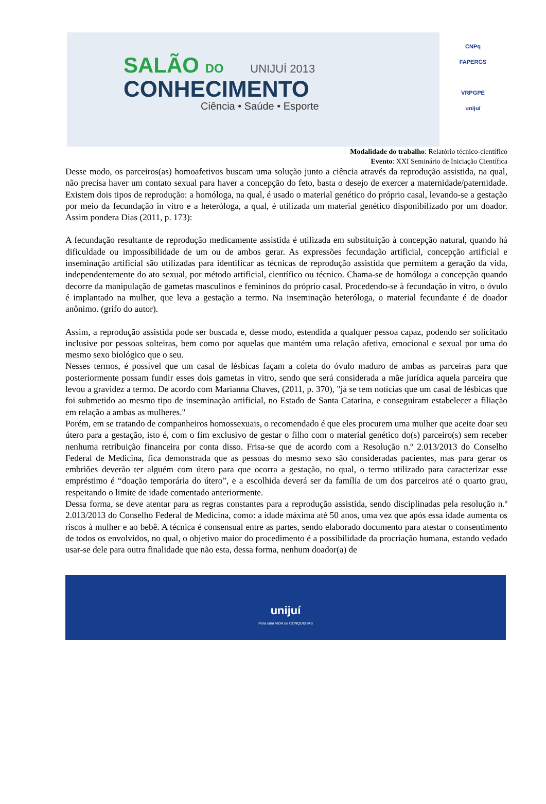SALÃO DO UNIJUÍ 2013
CONHECIMENTO
Ciência • Saúde • Esporte
CNPq
FAPERGS
VRPGPE
unijuí
Modalidade do trabalho: Relatório técnico-científico
Evento: XXI Seminário de Iniciação Científica
Desse modo, os parceiros(as) homoafetivos buscam uma solução junto a ciência através da reprodução assistida, na qual, não precisa haver um contato sexual para haver a concepção do feto, basta o desejo de exercer a maternidade/paternidade. Existem dois tipos de reprodução: a homóloga, na qual, é usado o material genético do próprio casal, levando-se a gestação por meio da fecundação in vitro e a heteróloga, a qual, é utilizada um material genético disponibilizado por um doador. Assim pondera Dias (2011, p. 173):
A fecundação resultante de reprodução medicamente assistida é utilizada em substituição à concepção natural, quando há dificuldade ou impossibilidade de um ou de ambos gerar. As expressões fecundação artificial, concepção artificial e inseminação artificial são utilizadas para identificar as técnicas de reprodução assistida que permitem a geração da vida, independentemente do ato sexual, por método artificial, científico ou técnico. Chama-se de homóloga a concepção quando decorre da manipulação de gametas masculinos e femininos do próprio casal. Procedendo-se à fecundação in vitro, o óvulo é implantado na mulher, que leva a gestação a termo. Na inseminação heteróloga, o material fecundante é de doador anônimo. (grifo do autor).
Assim, a reprodução assistida pode ser buscada e, desse modo, estendida a qualquer pessoa capaz, podendo ser solicitado inclusive por pessoas solteiras, bem como por aquelas que mantém uma relação afetiva, emocional e sexual por uma do mesmo sexo biológico que o seu.
Nesses termos, é possível que um casal de lésbicas façam a coleta do óvulo maduro de ambas as parceiras para que posteriormente possam fundir esses dois gametas in vitro, sendo que será considerada a mãe jurídica aquela parceira que levou a gravidez a termo. De acordo com Marianna Chaves, (2011, p. 370), "já se tem notícias que um casal de lésbicas que foi submetido ao mesmo tipo de inseminação artificial, no Estado de Santa Catarina, e conseguiram estabelecer a filiação em relação a ambas as mulheres."
Porém, em se tratando de companheiros homossexuais, o recomendado é que eles procurem uma mulher que aceite doar seu útero para a gestação, isto é, com o fim exclusivo de gestar o filho com o material genético do(s) parceiro(s) sem receber nenhuma retribuição financeira por conta disso. Frisa-se que de acordo com a Resolução n.º 2.013/2013 do Conselho Federal de Medicina, fica demonstrada que as pessoas do mesmo sexo são consideradas pacientes, mas para gerar os embriões deverão ter alguém com útero para que ocorra a gestação, no qual, o termo utilizado para caracterizar esse empréstimo é “doação temporária do útero”, e a escolhida deverá ser da família de um dos parceiros até o quarto grau, respeitando o limite de idade comentado anteriormente.
Dessa forma, se deve atentar para as regras constantes para a reprodução assistida, sendo disciplinadas pela resolução n.º 2.013/2013 do Conselho Federal de Medicina, como: a idade máxima até 50 anos, uma vez que após essa idade aumenta os riscos à mulher e ao bebê. A técnica é consensual entre as partes, sendo elaborado documento para atestar o consentimento de todos os envolvidos, no qual, o objetivo maior do procedimento é a possibilidade da procriação humana, estando vedado usar-se dele para outra finalidade que não esta, dessa forma, nenhum doador(a) de
unijuí
Para uma VIDA de CONQUISTAS